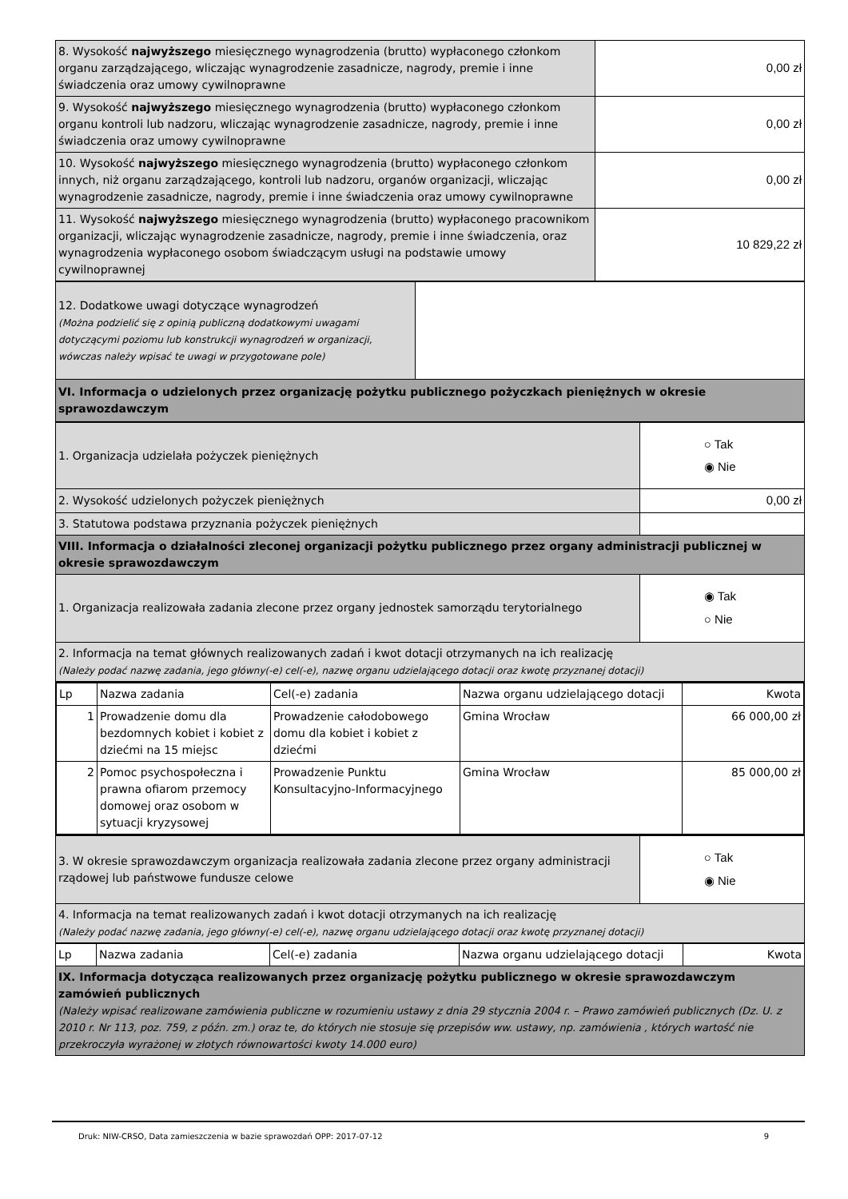| 8. Wysokość najwyższego miesięcznego wynagrodzenia (brutto) wypłaconego członkom organu zarządzającego, wliczając wynagrodzenie zasadnicze, nagrody, premie i inne świadczenia oraz umowy cywilnoprawne | 0,00 zł |
| 9. Wysokość najwyższego miesięcznego wynagrodzenia (brutto) wypłaconego członkom organu kontroli lub nadzoru, wliczając wynagrodzenie zasadnicze, nagrody, premie i inne świadczenia oraz umowy cywilnoprawne | 0,00 zł |
| 10. Wysokość najwyższego miesięcznego wynagrodzenia (brutto) wypłaconego członkom innych, niż organu zarządzającego, kontroli lub nadzoru, organów organizacji, wliczając wynagrodzenie zasadnicze, nagrody, premie i inne świadczenia oraz umowy cywilnoprawne | 0,00 zł |
| 11. Wysokość najwyższego miesięcznego wynagrodzenia (brutto) wypłaconego pracownikom organizacji, wliczając wynagrodzenie zasadnicze, nagrody, premie i inne świadczenia, oraz wynagrodzenia wypłaconego osobom świadczącym usługi na podstawie umowy cywilnoprawnej | 10 829,22 zł |
| 12. Dodatkowe uwagi dotyczące wynagrodzeń (Można podzielić się z opinią publiczną dodatkowymi uwagami dotyczącymi poziomu lub konstrukcji wynagrodzeń w organizacji, wówczas należy wpisać te uwagi w przygotowane pole) | |
| VI. Informacja o udzielonych przez organizację pożytku publicznego pożyczkach pieniężnych w okresie sprawozdawczym | |
| 1. Organizacja udzielała pożyczek pieniężnych | ○ Tak ◉ Nie |
| 2. Wysokość udzielonych pożyczek pieniężnych | 0,00 zł |
| 3. Statutowa podstawa przyznania pożyczek pieniężnych | |
| VIII. Informacja o działalności zleconej organizacji pożytku publicznego przez organy administracji publicznej w okresie sprawozdawczym | |
| 1. Organizacja realizowała zadania zlecone przez organy jednostek samorządu terytorialnego | ◉ Tak ○ Nie |
| 2. Informacja na temat głównych realizowanych zadań i kwot dotacji otrzymanych na ich realizację (Należy podać nazwę zadania, jego główny(-e) cel(-e), nazwę organu udzielającego dotacji oraz kwotę przyznanej dotacji) | |
| Lp | Nazwa zadania | Cel(-e) zadania | Nazwa organu udzielającego dotacji | Kwota |
| --- | --- | --- | --- | --- |
| 1 | Prowadzenie domu dla bezdomnych kobiet i kobiet z dziećmi na 15 miejsc | Prowadzenie całodobowego domu dla kobiet i kobiet z dziećmi | Gmina Wrocław | 66 000,00 zł |
| 2 | Pomoc psychospołeczna i prawna ofiarom przemocy domowej oraz osobom w sytuacji kryzysowej | Prowadzenie Punktu Konsultacyjno-Informacyjnego | Gmina Wrocław | 85 000,00 zł |
| 3. W okresie sprawozdawczym organizacja realizowała zadania zlecone przez organy administracji rządowej lub państwowe fundusze celowe | ○ Tak ◉ Nie |
| 4. Informacja na temat realizowanych zadań i kwot dotacji otrzymanych na ich realizację (Należy podać nazwę zadania, jego główny(-e) cel(-e), nazwę organu udzielającego dotacji oraz kwotę przyznanej dotacji) | |
| Lp | Nazwa zadania | Cel(-e) zadania | Nazwa organu udzielającego dotacji | Kwota |
| --- | --- | --- | --- | --- |
| IX. Informacja dotycząca realizowanych przez organizację pożytku publicznego w okresie sprawozdawczym zamówień publicznych (Należy wpisać realizowane zamówienia publiczne w rozumieniu ustawy z dnia 29 stycznia 2004 r. – Prawo zamówień publicznych (Dz. U. z 2010 r. Nr 113, poz. 759, z późn. zm.) oraz te, do których nie stosuje się przepisów ww. ustawy, np. zamówienia , których wartość nie przekroczyła wyrażonej w złotych równowartości kwoty 14.000 euro) | | | | |
Druk: NIW-CRSO, Data zamieszczenia w bazie sprawozdań OPP: 2017-07-12 9